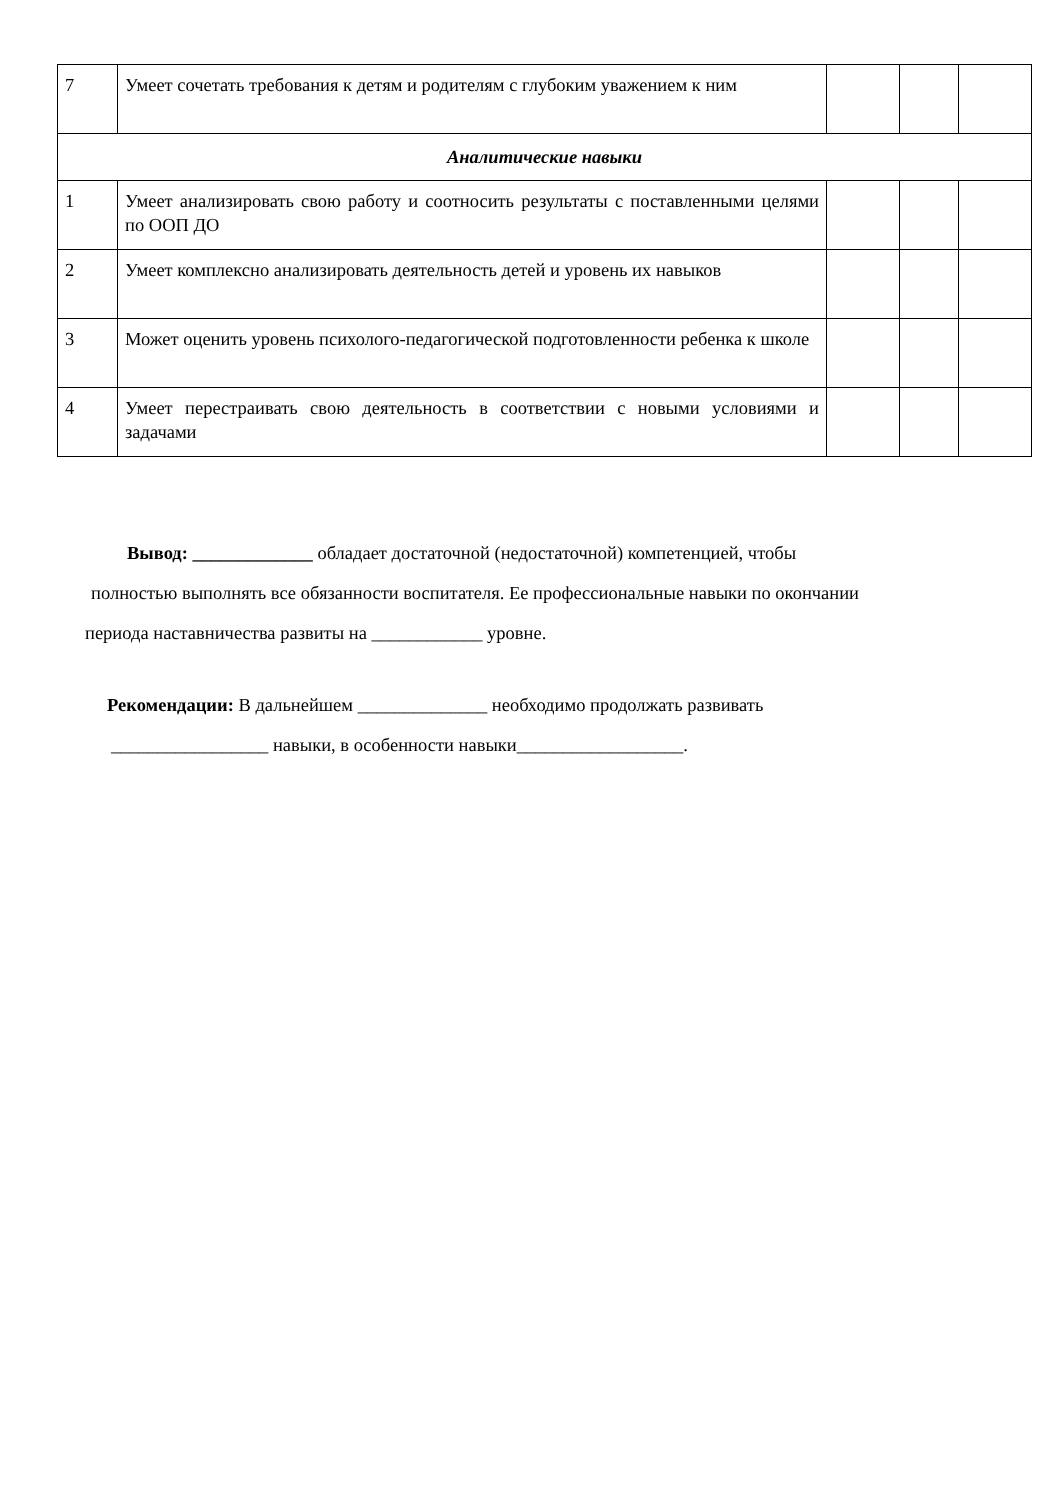| 7 | Умеет сочетать требования к детям и родителям с глубоким уважением к ним | | | |
| Аналитические навыки | | | | |
| 1 | Умеет анализировать свою работу и соотносить результаты с поставленными целями по ООП ДО | | | |
| 2 | Умеет комплексно анализировать деятельность детей и уровень их навыков | | | |
| 3 | Может оценить уровень психолого-педагогической подготовленности ребенка к школе | | | |
| 4 | Умеет перестраивать свою деятельность в соответствии с новыми условиями и задачами | | | |
Вывод: _____________ обладает достаточной (недостаточной) компетенцией, чтобы
полностью выполнять все обязанности воспитателя. Ее профессиональные навыки по окончании
периода наставничества развиты на ____________ уровне.
Рекомендации: В дальнейшем ______________ необходимо продолжать развивать
_________________ навыки, в особенности навыки__________________.